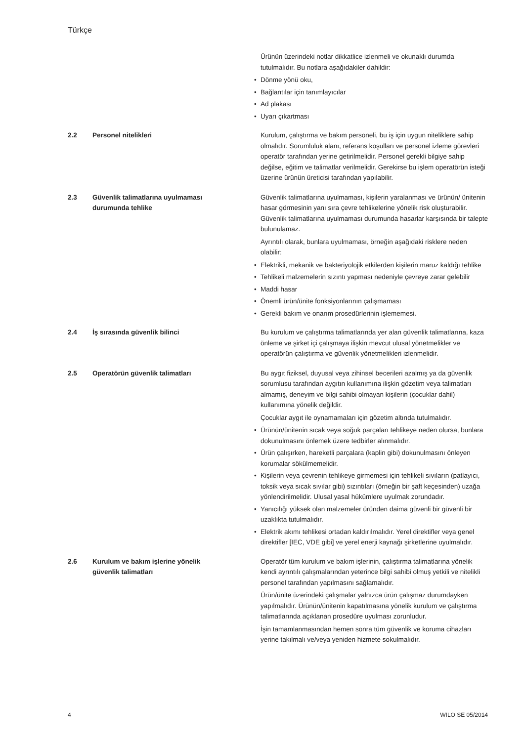Türkçe
Ürünün üzerindeki notlar dikkatlice izlenmeli ve okunaklı durumda tutulmalıdır. Bu notlara aşağıdakiler dahildir:
• Dönme yönü oku,
• Bağlantılar için tanımlayıcılar
• Ad plakası
• Uyarı çıkartması
2.2 Personel nitelikleri Kurulum, çalıştırma ve bakım personeli, bu iş için uygun niteliklere sahip olmalıdır. Sorumluluk alanı, referans koşulları ve personel izleme görevleri operatör tarafından yerine getirilmelidir. Personel gerekli bilgiye sahip değilse, eğitim ve talimatlar verilmelidir. Gerekirse bu işlem operatörün isteği üzerine ürünün üreticisi tarafından yapılabilir.
2.3 Güvenlik talimatlarına uyulmaması durumunda tehlike
Güvenlik talimatlarına uyulmaması, kişilerin yaralanması ve ürünün/ ünitenin hasar görmesinin yanı sıra çevre tehlikelerine yönelik risk oluşturabilir. Güvenlik talimatlarına uyulmaması durumunda hasarlar karşısında bir talepte bulunulamaz.
Ayrıntılı olarak, bunlara uyulmaması, örneğin aşağıdaki risklere neden olabilir:
• Elektrikli, mekanik ve bakteriyolojik etkilerden kişilerin maruz kaldığı tehlike
• Tehlikeli malzemelerin sızıntı yapması nedeniyle çevreye zarar gelebilir
• Maddi hasar
• Önemli ürün/ünite fonksiyonlarının çalışmaması
• Gerekli bakım ve onarım prosedürlerinin işlememesi.
2.4 İş sırasında güvenlik bilinci Bu kurulum ve çalıştırma talimatlarında yer alan güvenlik talimatlarına, kaza önleme ve şirket içi çalışmaya ilişkin mevcut ulusal yönetmelikler ve operatörün çalıştırma ve güvenlik yönetmelikleri izlenmelidir.
2.5 Operatörün güvenlik talimatları Bu aygıt fiziksel, duyusal veya zihinsel becerileri azalmış ya da güvenlik sorumlusu tarafından aygıtın kullanımına ilişkin gözetim veya talimatları almamış, deneyim ve bilgi sahibi olmayan kişilerin (çocuklar dahil) kullanımına yönelik değildir.
Çocuklar aygıt ile oynamamaları için gözetim altında tutulmalıdır.
• Ürünün/ünitenin sıcak veya soğuk parçaları tehlikeye neden olursa, bunlara dokunulmasını önlemek üzere tedbirler alınmalıdır.
• Ürün çalışırken, hareketli parçalara (kaplin gibi) dokunulmasını önleyen korumalar sökülmemelidir.
• Kişilerin veya çevrenin tehlikeye girmemesi için tehlikeli sıvıların (patlayıcı, toksik veya sıcak sıvılar gibi) sızıntıları (örneğin bir şaft keçesinden) uzağa yönlendirilmelidir. Ulusal yasal hükümlere uyulmak zorundadır.
• Yanıcılığı yüksek olan malzemeler üründen daima güvenli bir güvenli bir uzaklıkta tutulmalıdır.
• Elektrik akımı tehlikesi ortadan kaldırılmalıdır. Yerel direktifler veya genel direktifler [IEC, VDE gibi] ve yerel enerji kaynağı şirketlerine uyulmalıdır.
2.6 Kurulum ve bakım işlerine yönelik güvenlik talimatları
Operatör tüm kurulum ve bakım işlerinin, çalıştırma talimatlarına yönelik kendi ayrıntılı çalışmalarından yeterince bilgi sahibi olmuş yetkili ve nitelikli personel tarafından yapılmasını sağlamalıdır.
Ürün/ünite üzerindeki çalışmalar yalnızca ürün çalışmaz durumdayken yapılmalıdır. Ürünün/ünitenin kapatılmasına yönelik kurulum ve çalıştırma talimatlarında açıklanan prosedüre uyulması zorunludur.
İşin tamamlanmasından hemen sonra tüm güvenlik ve koruma cihazları yerine takılmalı ve/veya yeniden hizmete sokulmalıdır.
4 WILO SE 05/2014